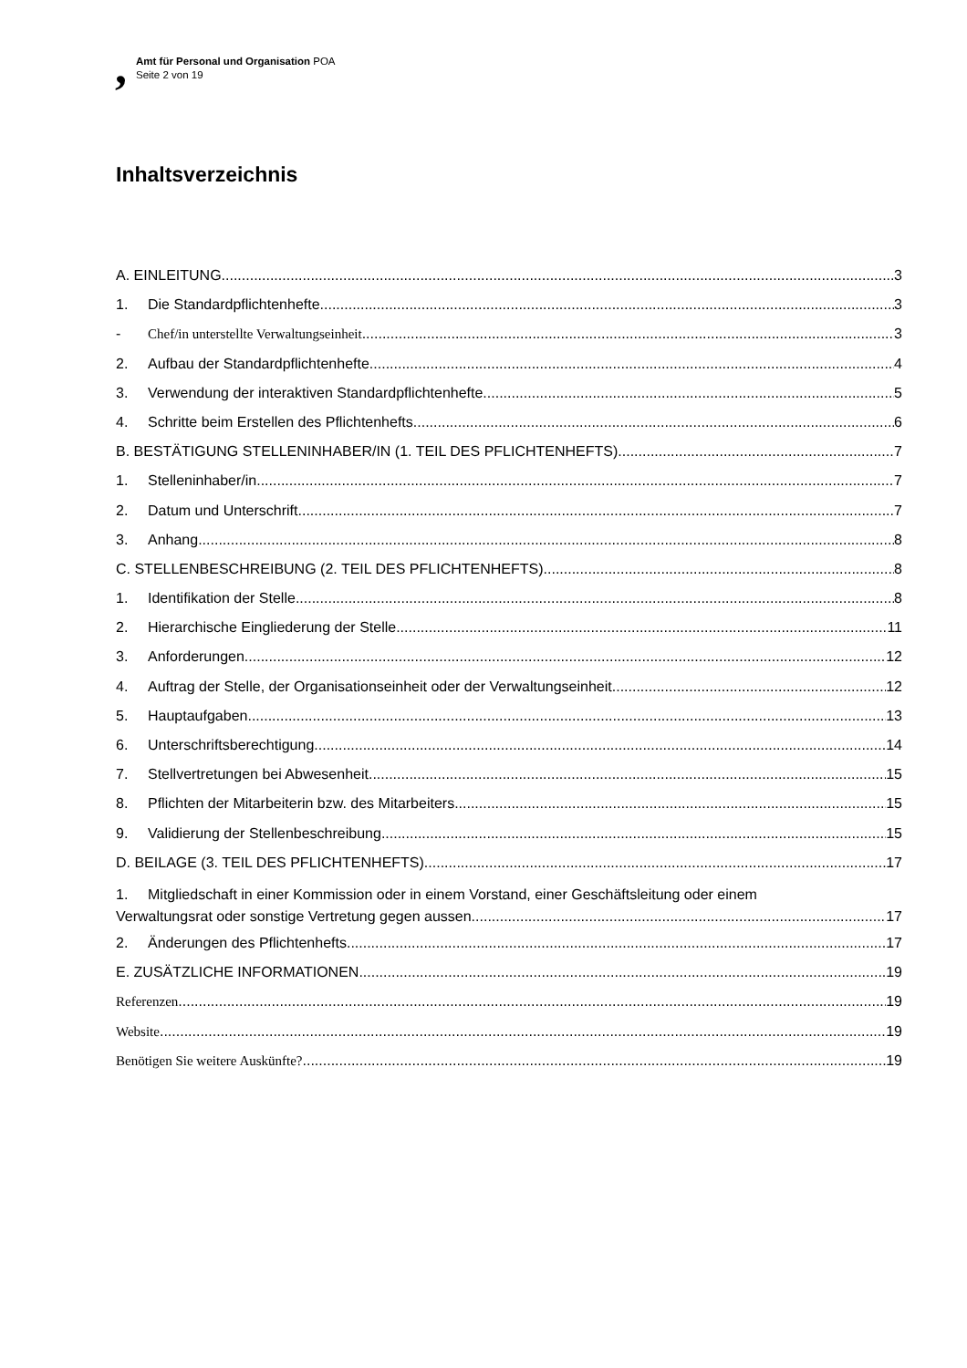,
Amt für Personal und Organisation POA
Seite 2 von 19
Inhaltsverzeichnis
A. EINLEITUNG 3
1. Die Standardpflichtenhefte 3
- Chef/in unterstellte Verwaltungseinheit 3
2. Aufbau der Standardpflichtenhefte 4
3. Verwendung der interaktiven Standardpflichtenhefte 5
4. Schritte beim Erstellen des Pflichtenhefts 6
B. BESTÄTIGUNG STELLENINHABER/IN (1. TEIL DES PFLICHTENHEFTS) 7
1. Stelleninhaber/in 7
2. Datum und Unterschrift 7
3. Anhang 8
C. STELLENBESCHREIBUNG (2. TEIL DES PFLICHTENHEFTS) 8
1. Identifikation der Stelle 8
2. Hierarchische Eingliederung der Stelle 11
3. Anforderungen 12
4. Auftrag der Stelle, der Organisationseinheit oder der Verwaltungseinheit 12
5. Hauptaufgaben 13
6. Unterschriftsberechtigung 14
7. Stellvertretungen bei Abwesenheit 15
8. Pflichten der Mitarbeiterin bzw. des Mitarbeiters 15
9. Validierung der Stellenbeschreibung 15
D. BEILAGE (3. TEIL DES PFLICHTENHEFTS) 17
1. Mitgliedschaft in einer Kommission oder in einem Vorstand, einer Geschäftsleitung oder einem
Verwaltungsrat oder sonstige Vertretung gegen aussen 17
2. Änderungen des Pflichtenhefts 17
E. ZUSÄTZLICHE INFORMATIONEN 19
Referenzen 19
Website 19
Benötigen Sie weitere Auskünfte? 19